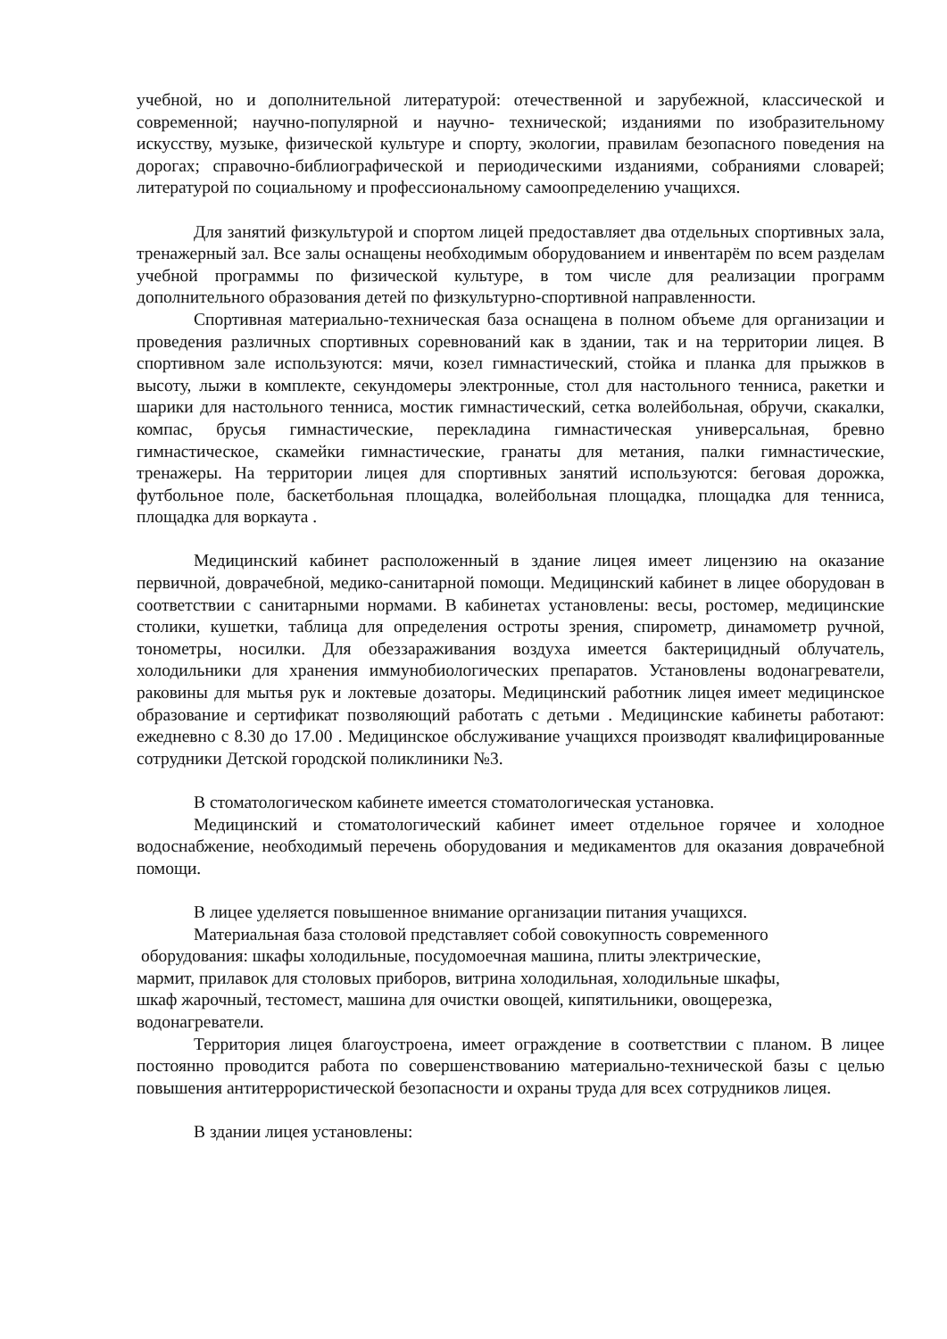учебной, но и дополнительной литературой: отечественной и зарубежной, классической и современной; научно-популярной и научно- технической; изданиями по изобразительному искусству, музыке, физической культуре и спорту, экологии, правилам безопасного поведения на дорогах; справочно-библиографической и периодическими изданиями, собраниями словарей; литературой по социальному и профессиональному самоопределению учащихся.
Для занятий физкультурой и спортом лицей предоставляет два отдельных спортивных зала, тренажерный зал. Все залы оснащены необходимым оборудованием и инвентарём по всем разделам учебной программы по физической культуре, в том числе для реализации программ дополнительного образования детей по физкультурно-спортивной направленности.
Спортивная материально-техническая база оснащена в полном объеме для организации и проведения различных спортивных соревнований как в здании, так и на территории лицея. В спортивном зале используются: мячи, козел гимнастический, стойка и планка для прыжков в высоту, лыжи в комплекте, секундомеры электронные, стол для настольного тенниса, ракетки и шарики для настольного тенниса, мостик гимнастический, сетка волейбольная, обручи, скакалки, компас, брусья гимнастические, перекладина гимнастическая универсальная, бревно гимнастическое, скамейки гимнастические, гранаты для метания, палки гимнастические, тренажеры. На территории лицея для спортивных занятий используются: беговая дорожка, футбольное поле, баскетбольная площадка, волейбольная площадка, площадка для тенниса, площадка для воркаута .
Медицинский кабинет расположенный в здание лицея имеет лицензию на оказание первичной, доврачебной, медико-санитарной помощи. Медицинский кабинет в лицее оборудован в соответствии с санитарными нормами. В кабинетах установлены: весы, ростомер, медицинские столики, кушетки, таблица для определения остроты зрения, спирометр, динамометр ручной, тонометры, носилки. Для обеззараживания воздуха имеется бактерицидный облучатель, холодильники для хранения иммунобиологических препаратов. Установлены водонагреватели, раковины для мытья рук и локтевые дозаторы. Медицинский работник лицея имеет медицинское образование и сертификат позволяющий работать с детьми . Медицинские кабинеты работают: ежедневно с 8.30 до 17.00 . Медицинское обслуживание учащихся производят квалифицированные сотрудники Детской городской поликлиники №3.
В стоматологическом кабинете имеется стоматологическая установка.
Медицинский и стоматологический кабинет имеет отдельное горячее и холодное водоснабжение, необходимый перечень оборудования и медикаментов для оказания доврачебной помощи.
В лицее уделяется повышенное внимание организации питания учащихся.
Материальная база столовой представляет собой совокупность современного
оборудования: шкафы холодильные, посудомоечная машина, плиты электрические,
мармит, прилавок для столовых приборов, витрина холодильная, холодильные шкафы,
шкаф жарочный, тестомест, машина для очистки овощей, кипятильники, овощерезка,
водонагреватели.
Территория лицея благоустроена, имеет ограждение в соответствии с планом. В лицее постоянно проводится работа по совершенствованию материально-технической базы с целью повышения антитеррористической безопасности и охраны труда для всех сотрудников лицея.
В здании лицея установлены: